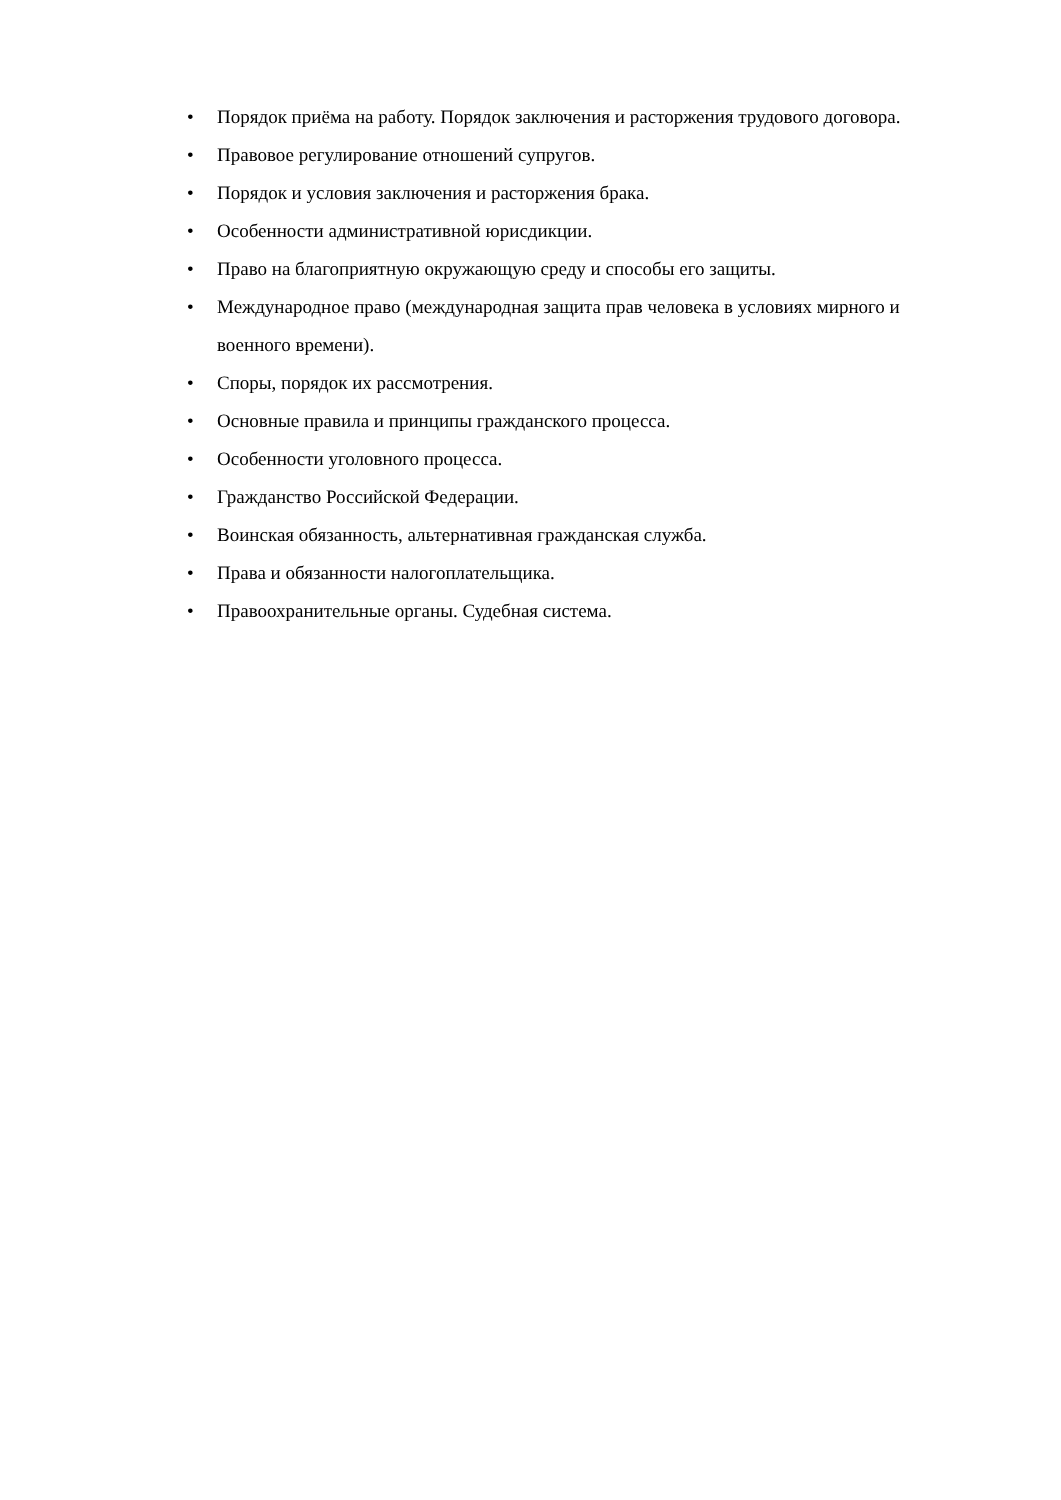• Порядок приёма на работу. Порядок заключения и расторжения трудового договора.
• Правовое регулирование отношений супругов.
• Порядок и условия заключения и расторжения брака.
• Особенности административной юрисдикции.
• Право на благоприятную окружающую среду и способы его защиты.
• Международное право (международная защита прав человека в условиях мирного и военного времени).
• Споры, порядок их рассмотрения.
• Основные правила и принципы гражданского процесса.
• Особенности уголовного процесса.
• Гражданство Российской Федерации.
• Воинская обязанность, альтернативная гражданская служба.
• Права и обязанности налогоплательщика.
• Правоохранительные органы. Судебная система.